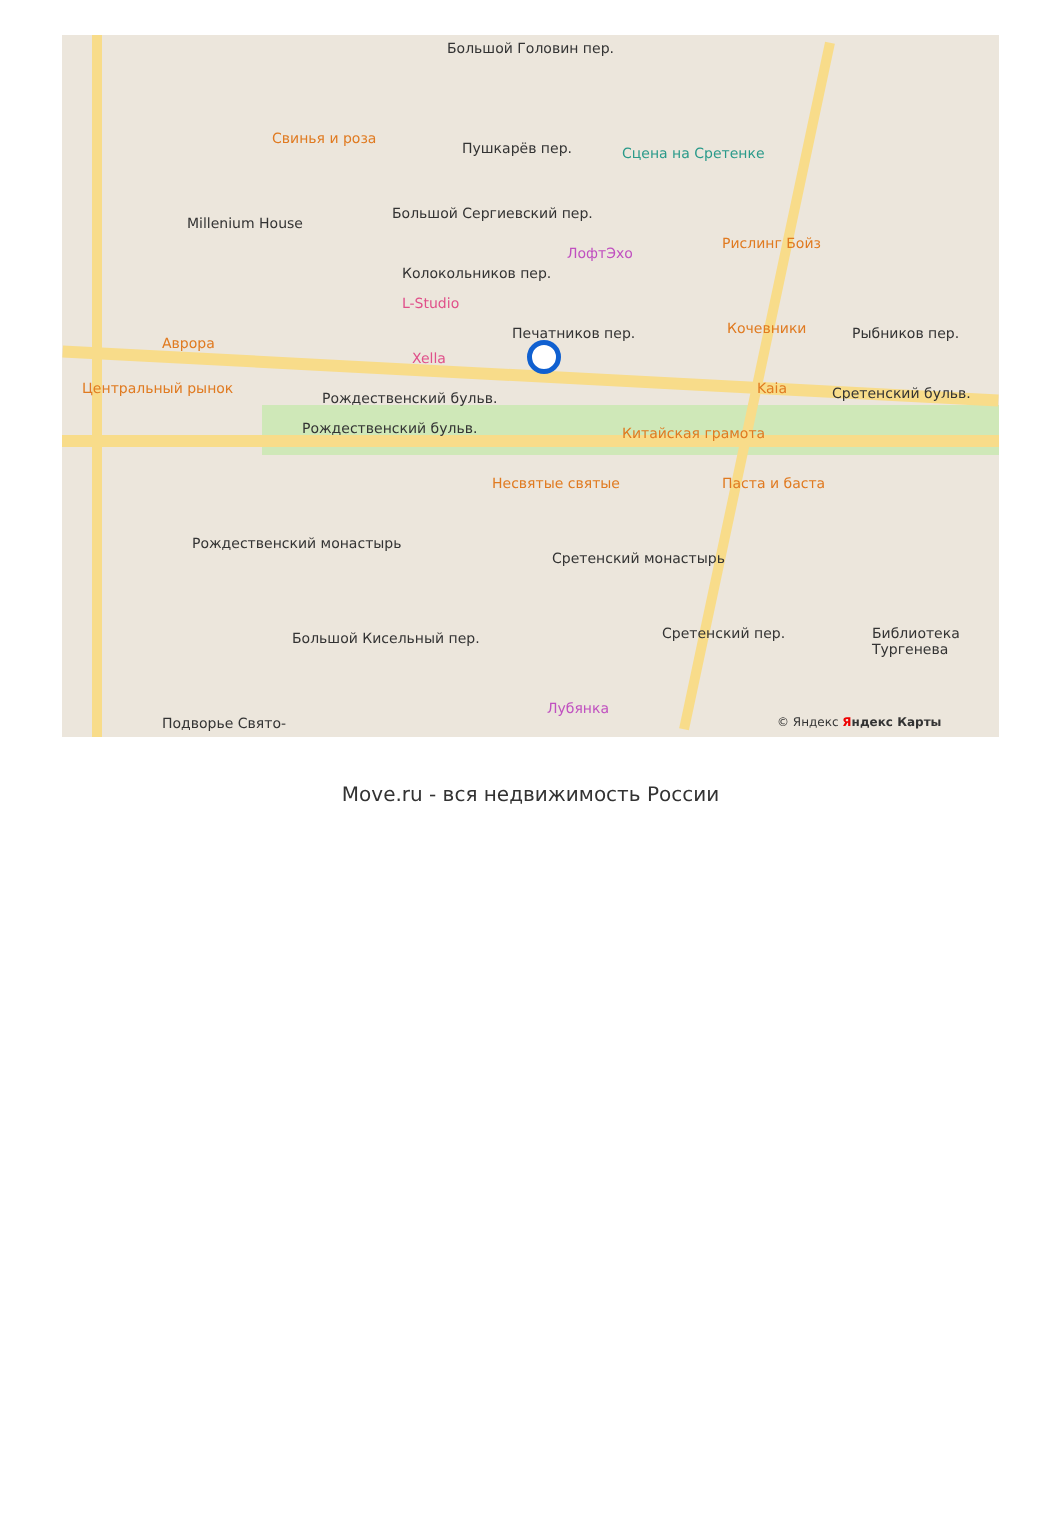Большой Головин пер.
Свинья и роза
Пушкарёв пер. Сцена на Сретенке
Millenium House
Большой Сергиевский пер.
Рислинг Бойз
Колокольников пер.
ЛофтЭхо
L-Studio
Печатников пер.
Xella
Аврора
Кочевники Рыбников пер.
Центральный рынок
Рождественский бульв.
Kaia Сретенский бульв.
Рождественский бульв. Китайская грамота
Несвятые святые Паста и баста
Рождественский монастырь
Сретенский монастырь
Библиотека Тургенева
Большой Кисельный пер. Сретенский пер.
Лубянка
Подворье Свято- © Яндекс Яндекс Карты
Move.ru - вся недвижимость России